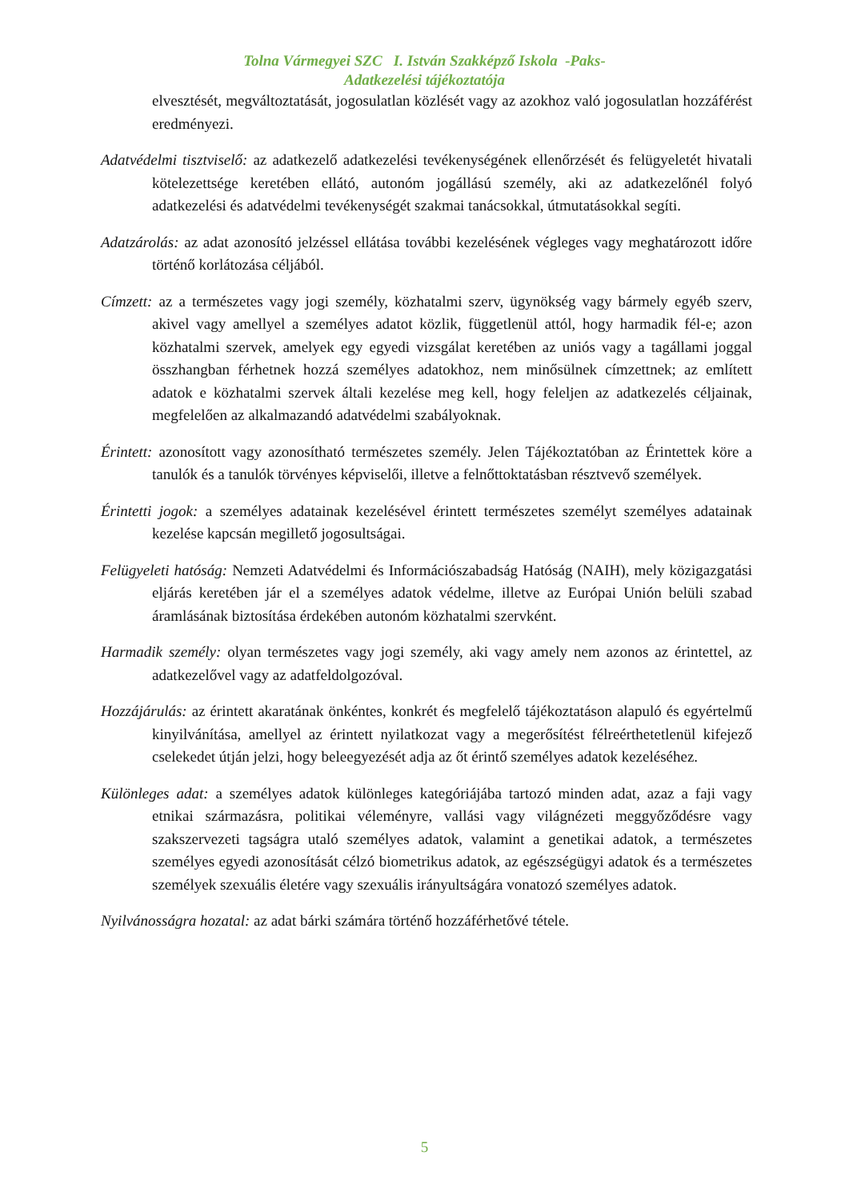Tolna Vármegyei SZC I. István Szakképző Iskola -Paks-
Adatkezelési tájékoztatója
elvesztését, megváltoztatását, jogosulatlan közlését vagy az azokhoz való jogosulatlan hozzáférést eredményezi.
Adatvédelmi tisztviselő: az adatkezelő adatkezelési tevékenységének ellenőrzését és felügyeletét hivatali kötelezettsége keretében ellátó, autonóm jogállású személy, aki az adatkezelőnél folyó adatkezelési és adatvédelmi tevékenységét szakmai tanácsokkal, útmutatásokkal segíti.
Adatzárolás: az adat azonosító jelzéssel ellátása további kezelésének végleges vagy meghatározott időre történő korlátozása céljából.
Címzett: az a természetes vagy jogi személy, közhatalmi szerv, ügynökség vagy bármely egyéb szerv, akivel vagy amellyel a személyes adatot közlik, függetlenül attól, hogy harmadik fél-e; azon közhatalmi szervek, amelyek egy egyedi vizsgálat keretében az uniós vagy a tagállami joggal összhangban férhetnek hozzá személyes adatokhoz, nem minősülnek címzettnek; az említett adatok e közhatalmi szervek általi kezelése meg kell, hogy feleljen az adatkezelés céljainak, megfelelően az alkalmazandó adatvédelmi szabályoknak.
Érintett: azonosított vagy azonosítható természetes személy. Jelen Tájékoztatóban az Érintettek köre a tanulók és a tanulók törvényes képviselői, illetve a felnőttoktatásban résztvevő személyek.
Érintetti jogok: a személyes adatainak kezelésével érintett természetes személyt személyes adatainak kezelése kapcsán megillető jogosultságai.
Felügyeleti hatóság: Nemzeti Adatvédelmi és Információszabadság Hatóság (NAIH), mely közigazgatási eljárás keretében jár el a személyes adatok védelme, illetve az Európai Unión belüli szabad áramlásának biztosítása érdekében autonóm közhatalmi szervként.
Harmadik személy: olyan természetes vagy jogi személy, aki vagy amely nem azonos az érintettel, az adatkezelővel vagy az adatfeldolgozóval.
Hozzájárulás: az érintett akaratának önkéntes, konkrét és megfelelő tájékoztatáson alapuló és egyértelmű kinyilvánítása, amellyel az érintett nyilatkozat vagy a megerősítést félreérthetetlenül kifejező cselekedet útján jelzi, hogy beleegyezését adja az őt érintő személyes adatok kezeléséhez.
Különleges adat: a személyes adatok különleges kategóriájába tartozó minden adat, azaz a faji vagy etnikai származásra, politikai véleményre, vallási vagy világnézeti meggyőződésre vagy szakszervezeti tagságra utaló személyes adatok, valamint a genetikai adatok, a természetes személyes egyedi azonosítását célzó biometrikus adatok, az egészségügyi adatok és a természetes személyek szexuális életére vagy szexuális irányultságára vonatozó személyes adatok.
Nyilvánosságra hozatal: az adat bárki számára történő hozzáférhetővé tétele.
5